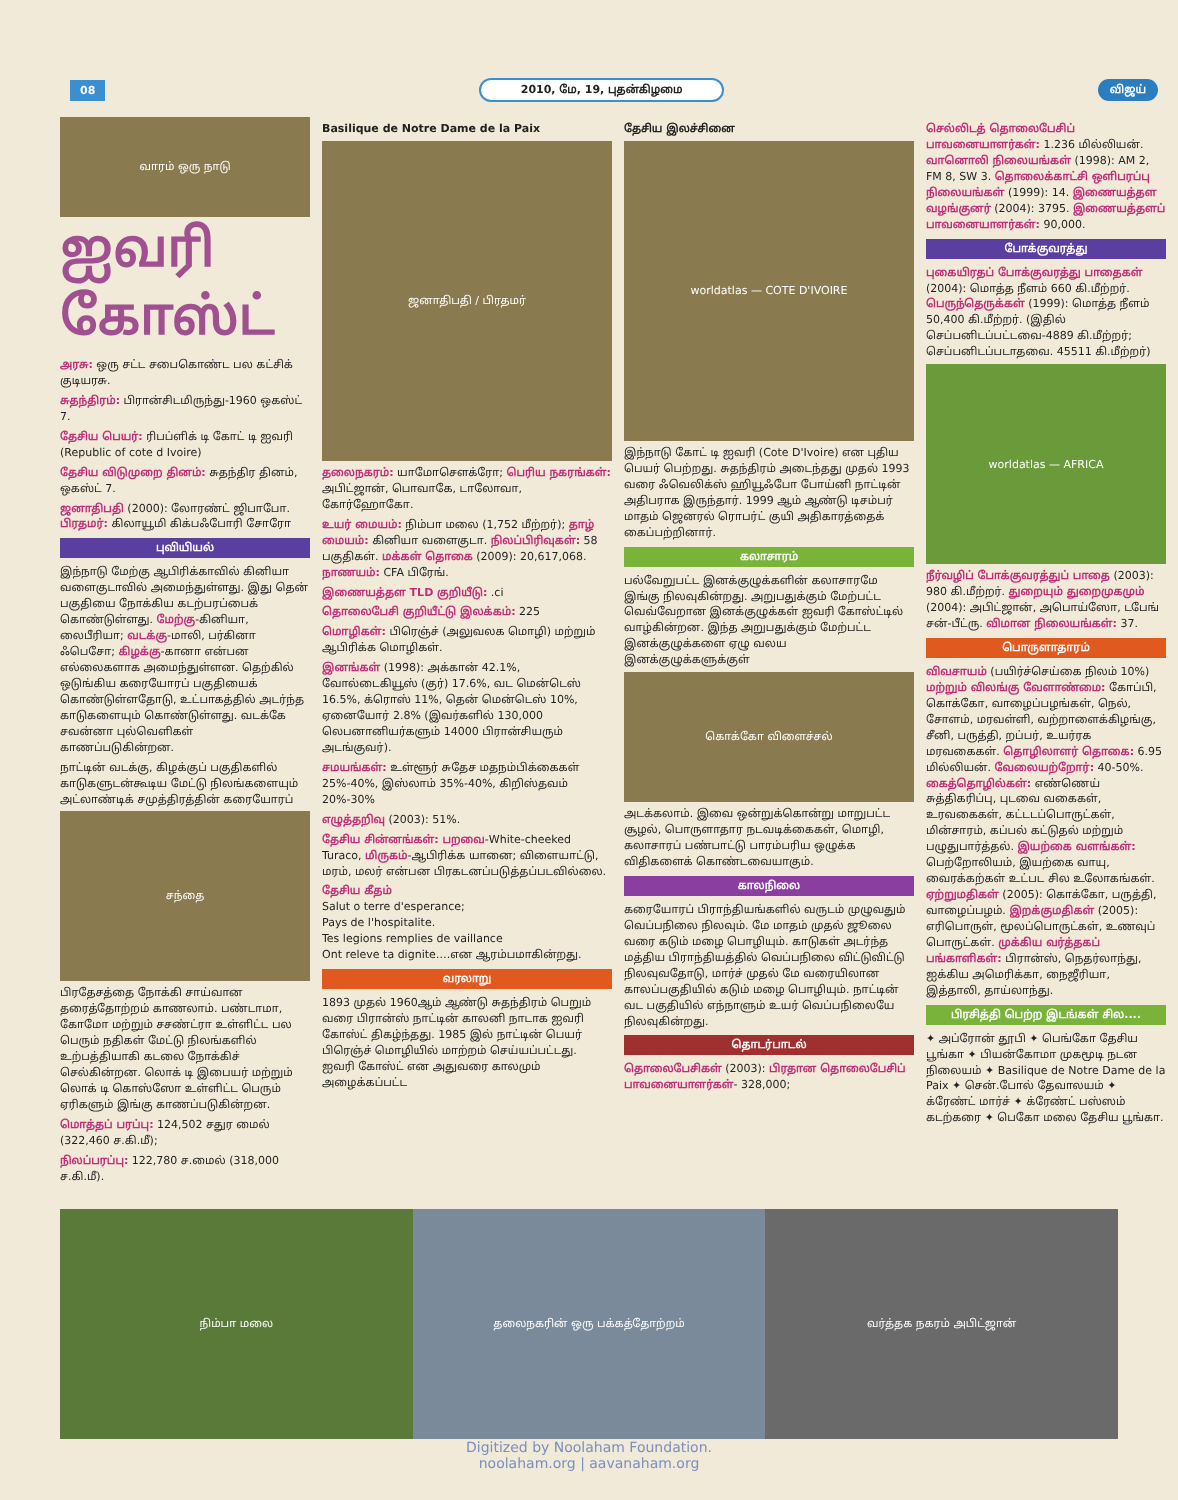08 2010, மே, 19, புதன்கிழமை விஜய்
வாரம் ஒரு நாடு
ஐவரி கோஸ்ட்
அரசு: ஒரு சட்ட சபைகொண்ட பல கட்சிக் குடியரசு.
சுதந்திரம்: பிரான்சிடமிருந்து-1960 ஒகஸ்ட் 7.
தேசிய பெயர்: ரிபப்ளிக் டி கோட் டி ஐவரி (Republic of cote d Ivoire)
தேசிய விடுமுறை தினம்: சுதந்திர தினம், ஒகஸ்ட் 7.
ஜனாதிபதி (2000): லோரண்ட் ஜிபாபோ. பிரதமர்: கிலாயூமி கிக்பஃபோரி சோரோ
புவியியல்
இந்நாடு மேற்கு ஆபிரிக்காவில் கினியா வளைகுடாவில் அமைந்துள்ளது. இது தென் பகுதியை நோக்கிய கடற்பரப்பைக் கொண்டுள்ளது. மேற்கு-கினியா, லைபீரியா; வடக்கு-மாலி, பர்கினா ஃபெசோ; கிழக்கு-கானா என்பன எல்லைகளாக அமைந்துள்ளன. தெற்கில் ஒடுங்கிய கரையோரப் பகுதியைக் கொண்டுள்ளதோடு, உட்பாகத்தில் அடர்ந்த காடுகளையும் கொண்டுள்ளது. வடக்கே சவன்னா புல்வெளிகள் காணப்படுகின்றன.
நாட்டின் வடக்கு, கிழக்குப் பகுதிகளில் காடுகளுடன்கூடிய மேட்டு நிலங்களையும் அட்லாண்டிக் சமுத்திரத்தின் கரையோரப்
சந்தை
பிரதேசத்தை நோக்கி சாய்வான தரைத்தோற்றம் காணலாம். பண்டாமா, கோமோ மற்றும் சசண்ட்ரா உள்ளிட்ட பல பெரும் நதிகள் மேட்டு நிலங்களில் உற்பத்தியாகி கடலை நோக்கிச் செல்கின்றன. லொக் டி இபையர் மற்றும் லொக் டி கொஸ்ஸோ உள்ளிட்ட பெரும் ஏரிகளும் இங்கு காணப்படுகின்றன.
மொத்தப் பரப்பு: 124,502 சதுர மைல் (322,460 ச.கி.மீ);
நிலப்பரப்பு: 122,780 ச.மைல் (318,000 ச.கி.மீ).
Basilique de Notre Dame de la Paix
ஜனாதிபதி / பிரதமர்
தலைநகரம்: யாமோசௌக்ரோ; பெரிய நகரங்கள்: அபிட்ஜான், பொவாகே, டாலோவா, கோர்ஹோகோ.
உயர் மையம்: நிம்பா மலை (1,752 மீற்றர்); தாழ் மையம்: கினியா வளைகுடா. நிலப்பிரிவுகள்: 58 பகுதிகள். மக்கள் தொகை (2009): 20,617,068. நாணயம்: CFA பிரேங்.
இணையத்தள TLD குறியீடு: .ci
தொலைபேசி குறியீட்டு இலக்கம்: 225
மொழிகள்: பிரெஞ்ச் (அலுவலக மொழி) மற்றும் ஆபிரிக்க மொழிகள்.
இனங்கள் (1998): அக்கான் 42.1%, வோல்டைகியூஸ் (குர்) 17.6%, வட மென்டெஸ் 16.5%, க்ரொஸ் 11%, தென் மென்டெஸ் 10%, ஏனையோர் 2.8% (இவர்களில் 130,000 லெபனானியர்களும் 14000 பிரான்சியரும் அடங்குவர்).
சமயங்கள்: உள்ளூர் சுதேச மதநம்பிக்கைகள் 25%-40%, இஸ்லாம் 35%-40%, கிறிஸ்தவம் 20%-30%
எழுத்தறிவு (2003): 51%.
தேசிய சின்னங்கள்: பறவை-White-cheeked Turaco, மிருகம்-ஆபிரிக்க யானை; விளையாட்டு, மரம், மலர் என்பன பிரகடனப்படுத்தப்படவில்லை.
தேசிய கீதம்
Salut o terre d'esperance;
Pays de l'hospitalite.
Tes legions remplies de vaillance
Ont releve ta dignite….என ஆரம்பமாகின்றது.
வரலாறு
1893 முதல் 1960ஆம் ஆண்டு சுதந்திரம் பெறும் வரை பிரான்ஸ் நாட்டின் காலனி நாடாக ஐவரி கோஸ்ட் திகழ்ந்தது. 1985 இல் நாட்டின் பெயர் பிரெஞ்ச் மொழியில் மாற்றம் செய்யப்பட்டது. ஐவரி கோஸ்ட் என அதுவரை காலமும் அழைக்கப்பட்ட
தேசிய இலச்சினை
worldatlas — COTE D'IVOIRE
இந்நாடு கோட் டி ஐவரி (Cote D'Ivoire) என புதிய பெயர் பெற்றது. சுதந்திரம் அடைந்தது முதல் 1993 வரை ஃவெலிக்ஸ் ஹியூஃபோ போய்னி நாட்டின் அதிபராக இருந்தார். 1999 ஆம் ஆண்டு டிசம்பர் மாதம் ஜெனரல் ரொபர்ட் குயி அதிகாரத்தைக் கைப்பற்றினார்.
கலாசாரம்
பல்வேறுபட்ட இனக்குழுக்களின் கலாசாரமே இங்கு நிலவுகின்றது. அறுபதுக்கும் மேற்பட்ட வெவ்வேறான இனக்குழுக்கள் ஐவரி கோஸ்ட்டில் வாழ்கின்றன. இந்த அறுபதுக்கும் மேற்பட்ட இனக்குழுக்களை ஏழு வலய இனக்குழுக்களுக்குள்
கொக்கோ விளைச்சல்
அடக்கலாம். இவை ஒன்றுக்கொன்று மாறுபட்ட சூழல், பொருளாதார நடவடிக்கைகள், மொழி, கலாசாரப் பண்பாட்டு பாரம்பரிய ஒழுக்க விதிகளைக் கொண்டவையாகும்.
காலநிலை
கரையோரப் பிராந்தியங்களில் வருடம் முழுவதும் வெப்பநிலை நிலவும். மே மாதம் முதல் ஜூலை வரை கடும் மழை பொழியும். காடுகள் அடர்ந்த மத்திய பிராந்தியத்தில் வெப்பநிலை விட்டுவிட்டு நிலவுவதோடு, மார்ச் முதல் மே வரையிலான காலப்பகுதியில் கடும் மழை பொழியும். நாட்டின் வட பகுதியில் எந்நாளும் உயர் வெப்பநிலையே நிலவுகின்றது.
தொடர்பாடல்
தொலைபேசிகள் (2003): பிரதான தொலைபேசிப் பாவனையாளர்கள்- 328,000;
செல்லிடத் தொலைபேசிப் பாவனையாளர்கள்: 1.236 மில்லியன். வானொலி நிலையங்கள் (1998): AM 2, FM 8, SW 3. தொலைக்காட்சி ஒளிபரப்பு நிலையங்கள் (1999): 14. இணையத்தள வழங்குனர் (2004): 3795. இணையத்தளப் பாவனையாளர்கள்: 90,000.
போக்குவரத்து
புகையிரதப் போக்குவரத்து பாதைகள் (2004): மொத்த நீளம் 660 கி.மீற்றர். பெருந்தெருக்கள் (1999): மொத்த நீளம் 50,400 கி.மீற்றர். (இதில் செப்பனிடப்பட்டவை-4889 கி.மீற்றர்; செப்பனிடப்படாதவை. 45511 கி.மீற்றர்)
worldatlas — AFRICA
நீர்வழிப் போக்குவரத்துப் பாதை (2003): 980 கி.மீற்றர். துறையும் துறைமுகமும் (2004): அபிட்ஜான், அபொய்ஸோ, டபேங் சன்-பீட்ரு. விமான நிலையங்கள்: 37.
பொருளாதாரம்
விவசாயம் (பயிர்ச்செய்கை நிலம் 10%) மற்றும் விலங்கு வேளாண்மை: கோப்பி, கொக்கோ, வாழைப்பழங்கள், நெல், சோளம், மரவள்ளி, வற்றாளைக்கிழங்கு, சீனி, பருத்தி, றப்பர், உயர்ரக மரவகைகள். தொழிலாளர் தொகை: 6.95 மில்லியன். வேலையற்றோர்: 40-50%. கைத்தொழில்கள்: எண்ணெய் சுத்திகரிப்பு, புடவை வகைகள், உரவகைகள், கட்டடப்பொருட்கள், மின்சாரம், கப்பல் கட்டுதல் மற்றும் பழுதுபார்த்தல். இயற்கை வளங்கள்: பெற்றோலியம், இயற்கை வாயு, வைரக்கற்கள் உட்பட சில உலோகங்கள். ஏற்றுமதிகள் (2005): கொக்கோ, பருத்தி, வாழைப்பழம். இறக்குமதிகள் (2005): எரிபொருள், மூலப்பொருட்கள், உணவுப் பொருட்கள். முக்கிய வர்த்தகப் பங்காளிகள்: பிரான்ஸ், நெதர்லாந்து, ஐக்கிய அமெரிக்கா, நைஜீரியா, இத்தாலி, தாய்லாந்து.
பிரசித்தி பெற்ற இடங்கள் சில....
✦ அப்ரோன் தூபி ✦ பெங்கோ தேசிய பூங்கா ✦ பியன்கோமா முகமூடி நடன நிலையம் ✦ Basilique de Notre Dame de la Paix ✦ சென்.போல் தேவாலயம் ✦ க்ரேண்ட் மார்ச் ✦ க்ரேண்ட் பஸ்ஸம் கடற்கரை ✦ பெகோ மலை தேசிய பூங்கா.
நிம்பா மலை தலைநகரின் ஒரு பக்கத்தோற்றம் வர்த்தக நகரம் அபிட்ஜான்
Digitized by Noolaham Foundation.
noolaham.org | aavanaham.org